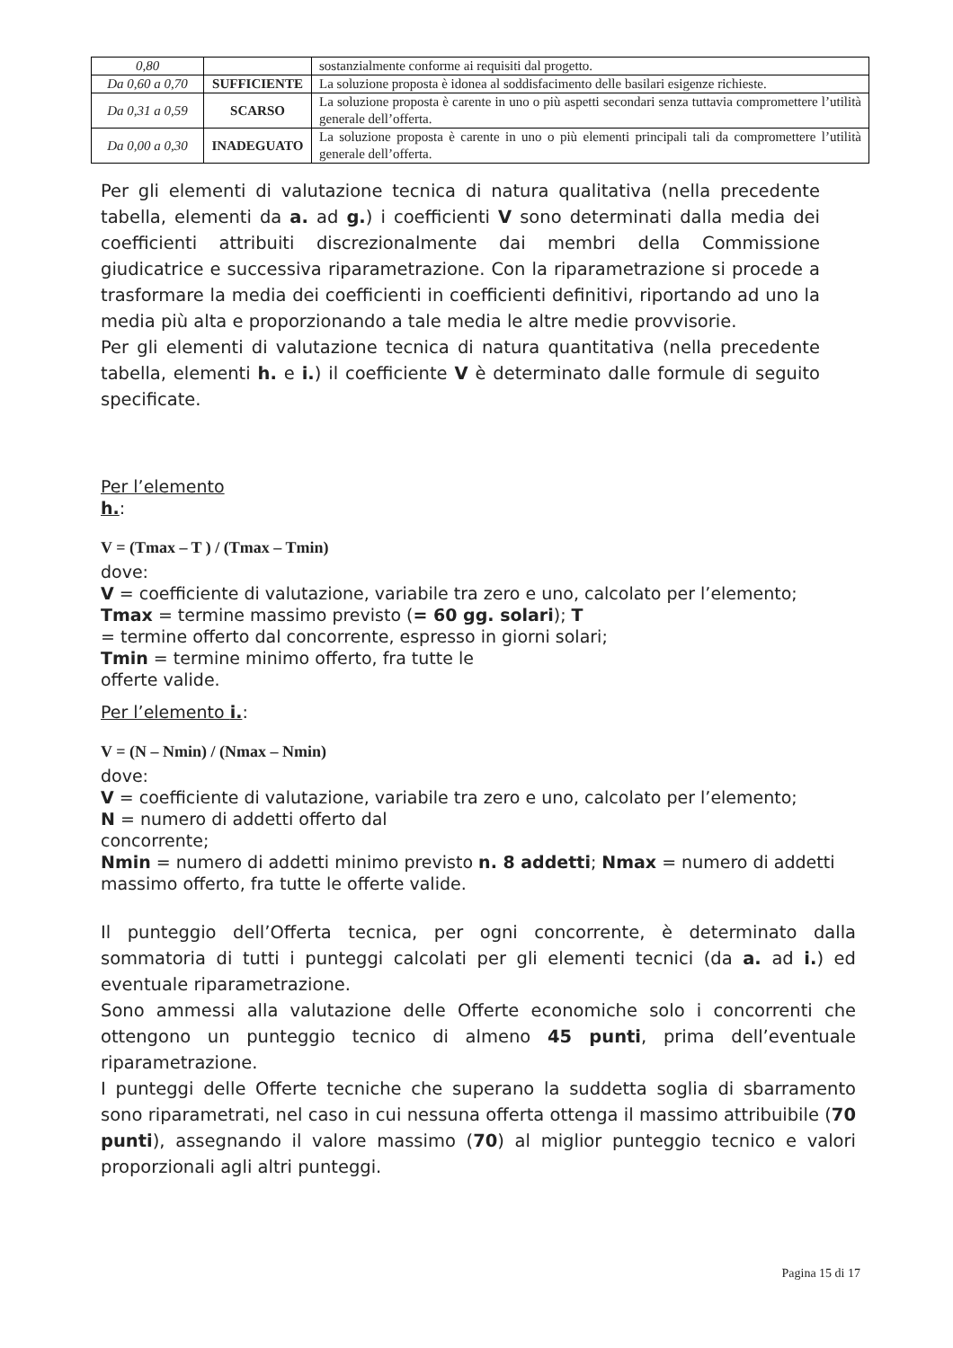| 0,80 | | sostanzialmente conforme ai requisiti dal progetto. |
| Da 0,60 a 0,70 | SUFFICIENTE | La soluzione proposta è idonea al soddisfacimento delle basilari esigenze richieste. |
| Da 0,31 a 0,59 | SCARSO | La soluzione proposta è carente in uno o più aspetti secondari senza tuttavia compromettere l’utilità generale dell’offerta. |
| Da 0,00 a 0,30 | INADEGUATO | La soluzione proposta è carente in uno o più elementi principali tali da compromettere l’utilità generale dell’offerta. |
Per gli elementi di valutazione tecnica di natura qualitativa (nella precedente tabella, elementi da a. ad g.) i coefficienti V sono determinati dalla media dei coefficienti attribuiti discrezionalmente dai membri della Commissione giudicatrice e successiva riparametrazione. Con la riparametrazione si procede a trasformare la media dei coefficienti in coefficienti definitivi, riportando ad uno la media più alta e proporzionando a tale media le altre medie provvisorie.
Per gli elementi di valutazione tecnica di natura quantitativa (nella precedente tabella, elementi h. e i.) il coefficiente V è determinato dalle formule di seguito specificate.
Per l’elemento
h.:
V = (Tmax – T ) / (Tmax – Tmin)
dove:
V = coefficiente di valutazione, variabile tra zero e uno, calcolato per l’elemento;
Tmax = termine massimo previsto (= 60 gg. solari); T
= termine offerto dal concorrente, espresso in giorni solari;
Tmin = termine minimo offerto, fra tutte le
offerte valide.
Per l’elemento i.:
V = (N – Nmin) / (Nmax – Nmin)
dove:
V = coefficiente di valutazione, variabile tra zero e uno, calcolato per l’elemento;
N = numero di addetti offerto dal
concorrente;
Nmin = numero di addetti minimo previsto n. 8 addetti; Nmax = numero di addetti massimo offerto, fra tutte le offerte valide.
Il punteggio dell’Offerta tecnica, per ogni concorrente, è determinato dalla sommatoria di tutti i punteggi calcolati per gli elementi tecnici (da a. ad i.) ed eventuale riparametrazione.
Sono ammessi alla valutazione delle Offerte economiche solo i concorrenti che ottengono un punteggio tecnico di almeno 45 punti, prima dell’eventuale riparametrazione.
I punteggi delle Offerte tecniche che superano la suddetta soglia di sbarramento sono riparametrati, nel caso in cui nessuna offerta ottenga il massimo attribuibile (70 punti), assegnando il valore massimo (70) al miglior punteggio tecnico e valori proporzionali agli altri punteggi.
Pagina 15 di 17